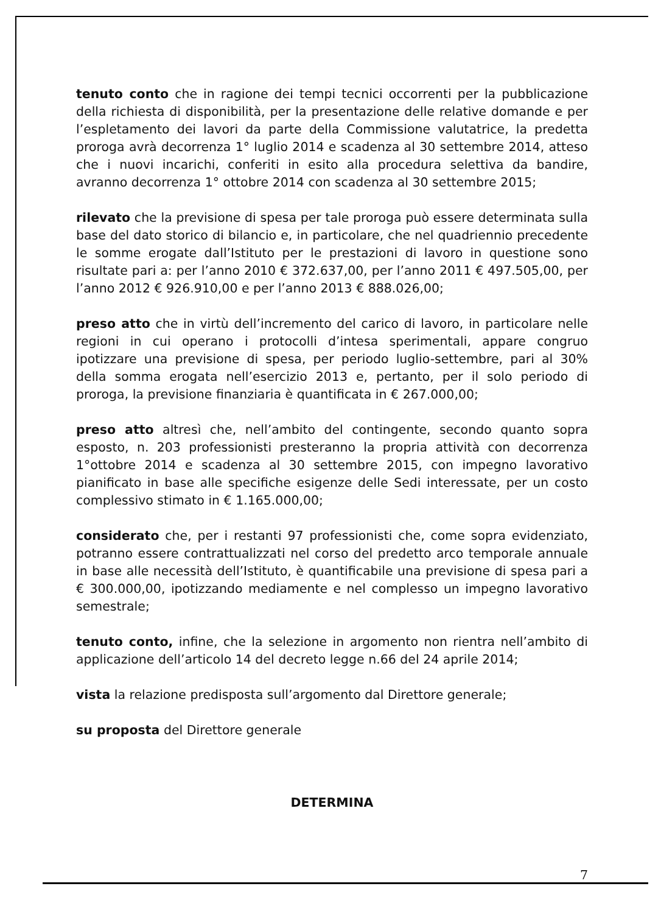tenuto conto che in ragione dei tempi tecnici occorrenti per la pubblicazione della richiesta di disponibilità, per la presentazione delle relative domande e per l’espletamento dei lavori da parte della Commissione valutatrice, la predetta proroga avrà decorrenza 1° luglio 2014 e scadenza al 30 settembre 2014, atteso che i nuovi incarichi, conferiti in esito alla procedura selettiva da bandire, avranno decorrenza 1° ottobre 2014 con scadenza al 30 settembre 2015;
rilevato che la previsione di spesa per tale proroga può essere determinata sulla base del dato storico di bilancio e, in particolare, che nel quadriennio precedente le somme erogate dall’Istituto per le prestazioni di lavoro in questione sono risultate pari a: per l’anno 2010 € 372.637,00, per l’anno 2011 € 497.505,00, per l’anno 2012 € 926.910,00 e per l’anno 2013 € 888.026,00;
preso atto che in virtù dell’incremento del carico di lavoro, in particolare nelle regioni in cui operano i protocolli d’intesa sperimentali, appare congruo ipotizzare una previsione di spesa, per periodo luglio-settembre, pari al 30% della somma erogata nell’esercizio 2013 e, pertanto, per il solo periodo di proroga, la previsione finanziaria è quantificata in € 267.000,00;
preso atto altresì che, nell’ambito del contingente, secondo quanto sopra esposto, n. 203 professionisti presteranno la propria attività con decorrenza 1°ottobre 2014 e scadenza al 30 settembre 2015, con impegno lavorativo pianificato in base alle specifiche esigenze delle Sedi interessate, per un costo complessivo stimato in € 1.165.000,00;
considerato che, per i restanti 97 professionisti che, come sopra evidenziato, potranno essere contrattualizzati nel corso del predetto arco temporale annuale in base alle necessità dell’Istituto, è quantificabile una previsione di spesa pari a € 300.000,00, ipotizzando mediamente e nel complesso un impegno lavorativo semestrale;
tenuto conto, infine, che la selezione in argomento non rientra nell’ambito di applicazione dell’articolo 14 del decreto legge n.66 del 24 aprile 2014;
vista la relazione predisposta sull’argomento dal Direttore generale;
su proposta del Direttore generale
DETERMINA
7